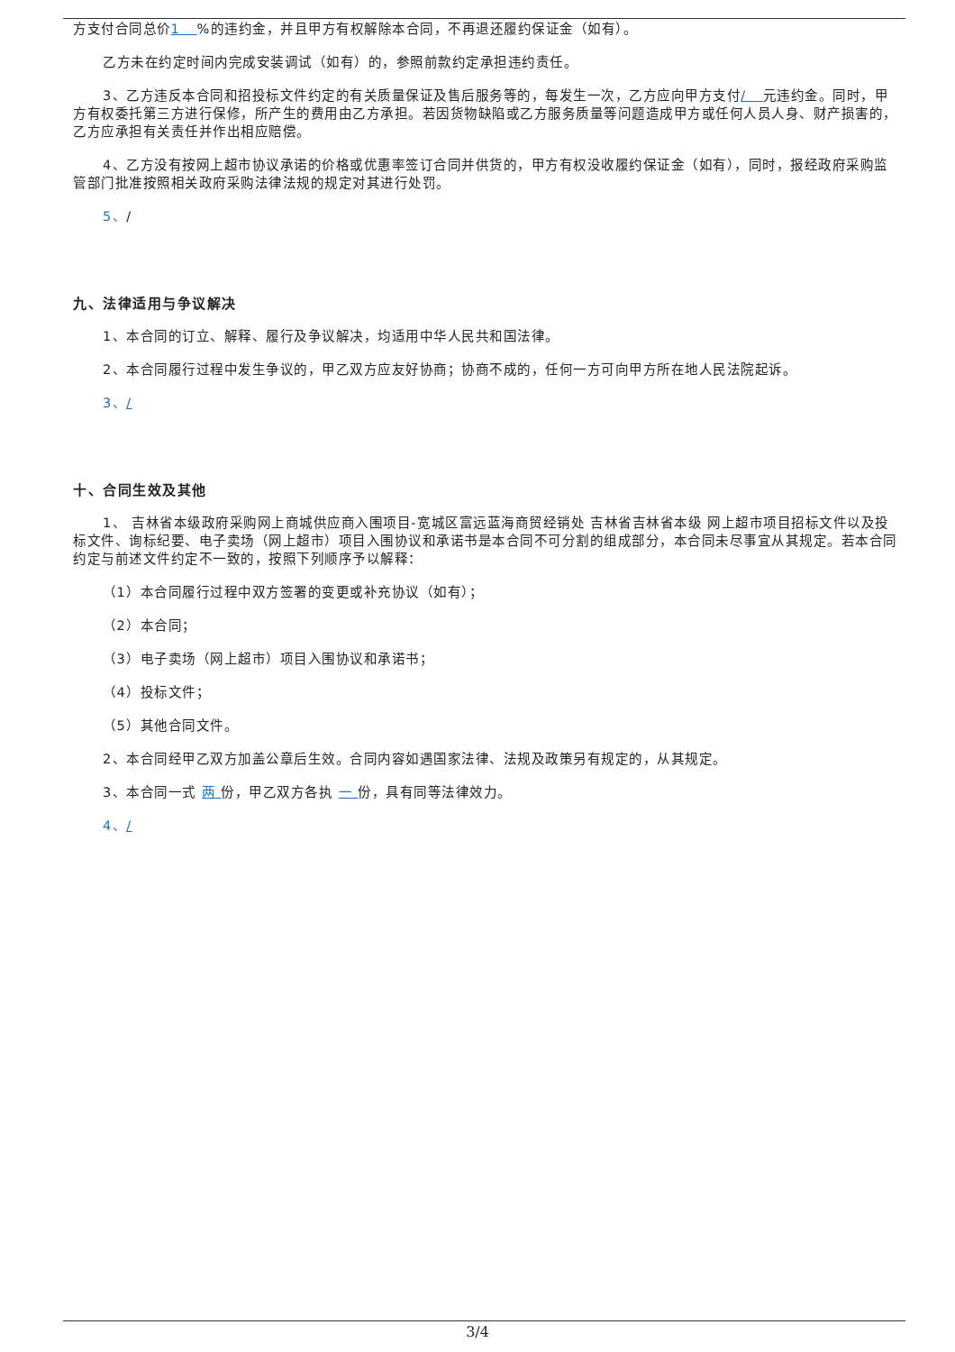方支付合同总价1 %的违约金，并且甲方有权解除本合同，不再退还履约保证金（如有）。
乙方未在约定时间内完成安装调试（如有）的，参照前款约定承担违约责任。
3、乙方违反本合同和招投标文件约定的有关质量保证及售后服务等的，每发生一次，乙方应向甲方支付/ 元违约金。同时，甲方有权委托第三方进行保修，所产生的费用由乙方承担。若因货物缺陷或乙方服务质量等问题造成甲方或任何人员人身、财产损害的，乙方应承担有关责任并作出相应赔偿。
4、乙方没有按网上超市协议承诺的价格或优惠率签订合同并供货的，甲方有权没收履约保证金（如有），同时，报经政府采购监管部门批准按照相关政府采购法律法规的规定对其进行处罚。
5、/
九、法律适用与争议解决
1、本合同的订立、解释、履行及争议解决，均适用中华人民共和国法律。
2、本合同履行过程中发生争议的，甲乙双方应友好协商；协商不成的，任何一方可向甲方所在地人民法院起诉。
3、/
十、合同生效及其他
1、 吉林省本级政府采购网上商城供应商入围项目-宽城区富远蓝海商贸经销处 吉林省吉林省本级 网上超市项目招标文件以及投标文件、询标纪要、电子卖场（网上超市）项目入围协议和承诺书是本合同不可分割的组成部分，本合同未尽事宜从其规定。若本合同约定与前述文件约定不一致的，按照下列顺序予以解释：
（1）本合同履行过程中双方签署的变更或补充协议（如有）；
（2）本合同；
（3）电子卖场（网上超市）项目入围协议和承诺书；
（4）投标文件；
（5）其他合同文件。
2、本合同经甲乙双方加盖公章后生效。合同内容如遇国家法律、法规及政策另有规定的，从其规定。
3、本合同一式 两 份，甲乙双方各执 一 份，具有同等法律效力。
4、/
3/4